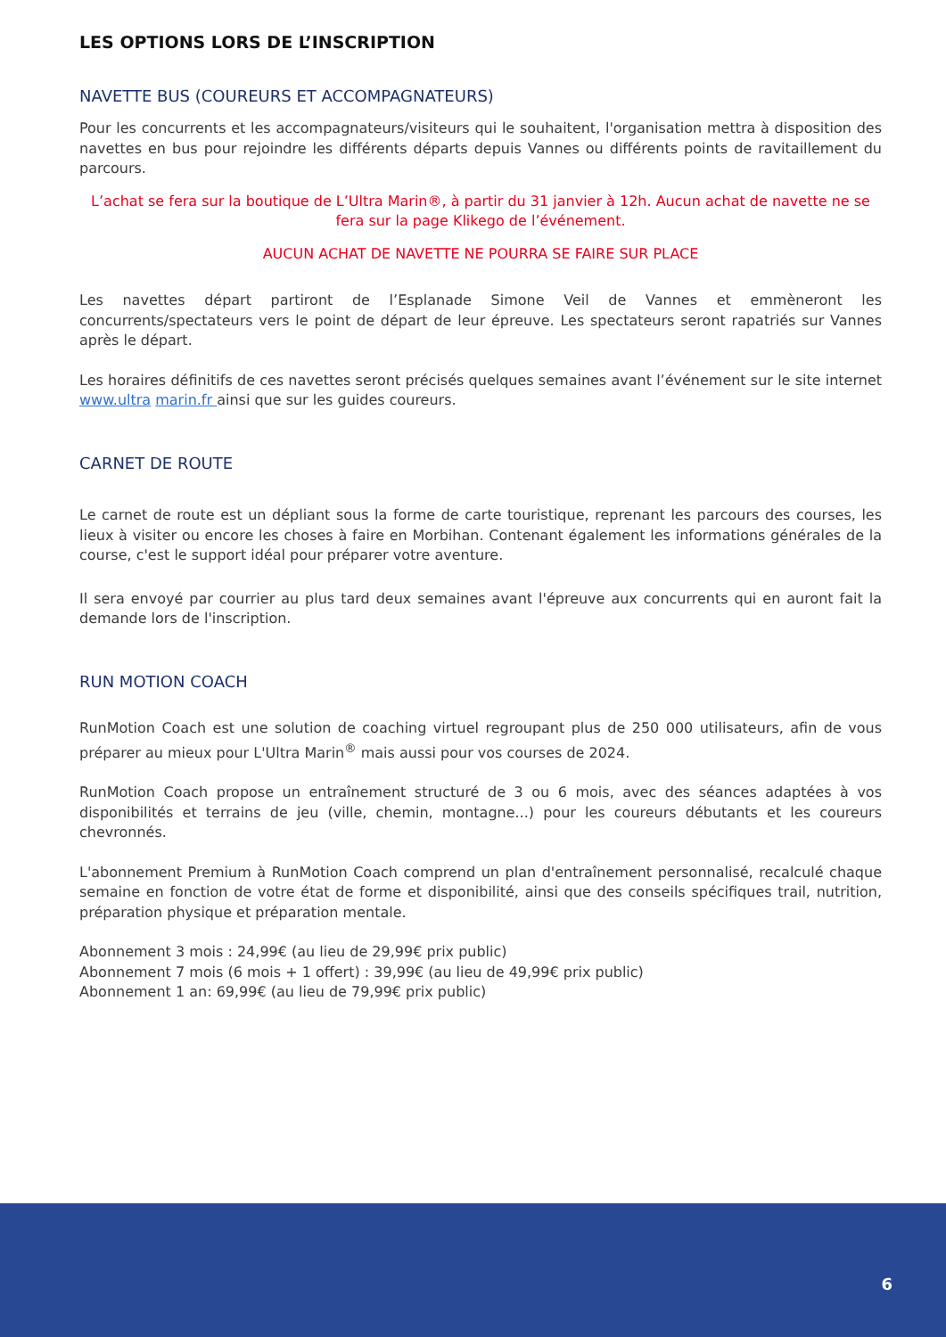LES OPTIONS LORS DE L’INSCRIPTION
NAVETTE BUS (COUREURS ET ACCOMPAGNATEURS)
Pour les concurrents et les accompagnateurs/visiteurs qui le souhaitent, l'organisation mettra à disposition des navettes en bus pour rejoindre les différents départs depuis Vannes ou différents points de ravitaillement du parcours.
L’achat se fera sur la boutique de L’Ultra Marin®, à partir du 31 janvier à 12h. Aucun achat de navette ne se fera sur la page Klikego de l’événement.
AUCUN ACHAT DE NAVETTE NE POURRA SE FAIRE SUR PLACE
Les navettes départ partiront de l’Esplanade Simone Veil de Vannes et emmèneront les concurrents/spectateurs vers le point de départ de leur épreuve. Les spectateurs seront rapatriés sur Vannes après le départ.
Les horaires définitifs de ces navettes seront précisés quelques semaines avant l’événement sur le site internet www.ultra marin.fr ainsi que sur les guides coureurs.
CARNET DE ROUTE
Le carnet de route est un dépliant sous la forme de carte touristique, reprenant les parcours des courses, les lieux à visiter ou encore les choses à faire en Morbihan. Contenant également les informations générales de la course, c'est le support idéal pour préparer votre aventure.
Il sera envoyé par courrier au plus tard deux semaines avant l'épreuve aux concurrents qui en auront fait la demande lors de l'inscription.
RUN MOTION COACH
RunMotion Coach est une solution de coaching virtuel regroupant plus de 250 000 utilisateurs, afin de vous préparer au mieux pour L'Ultra Marin<sup>®</sup> mais aussi pour vos courses de 2024.
RunMotion Coach propose un entraînement structuré de 3 ou 6 mois, avec des séances adaptées à vos disponibilités et terrains de jeu (ville, chemin, montagne...) pour les coureurs débutants et les coureurs chevronnés.
L'abonnement Premium à RunMotion Coach comprend un plan d'entraînement personnalisé, recalculé chaque semaine en fonction de votre état de forme et disponibilité, ainsi que des conseils spécifiques trail, nutrition, préparation physique et préparation mentale.
Abonnement 3 mois : 24,99€ (au lieu de 29,99€ prix public)
Abonnement 7 mois (6 mois + 1 offert) : 39,99€ (au lieu de 49,99€ prix public)
Abonnement 1 an: 69,99€ (au lieu de 79,99€ prix public)
6